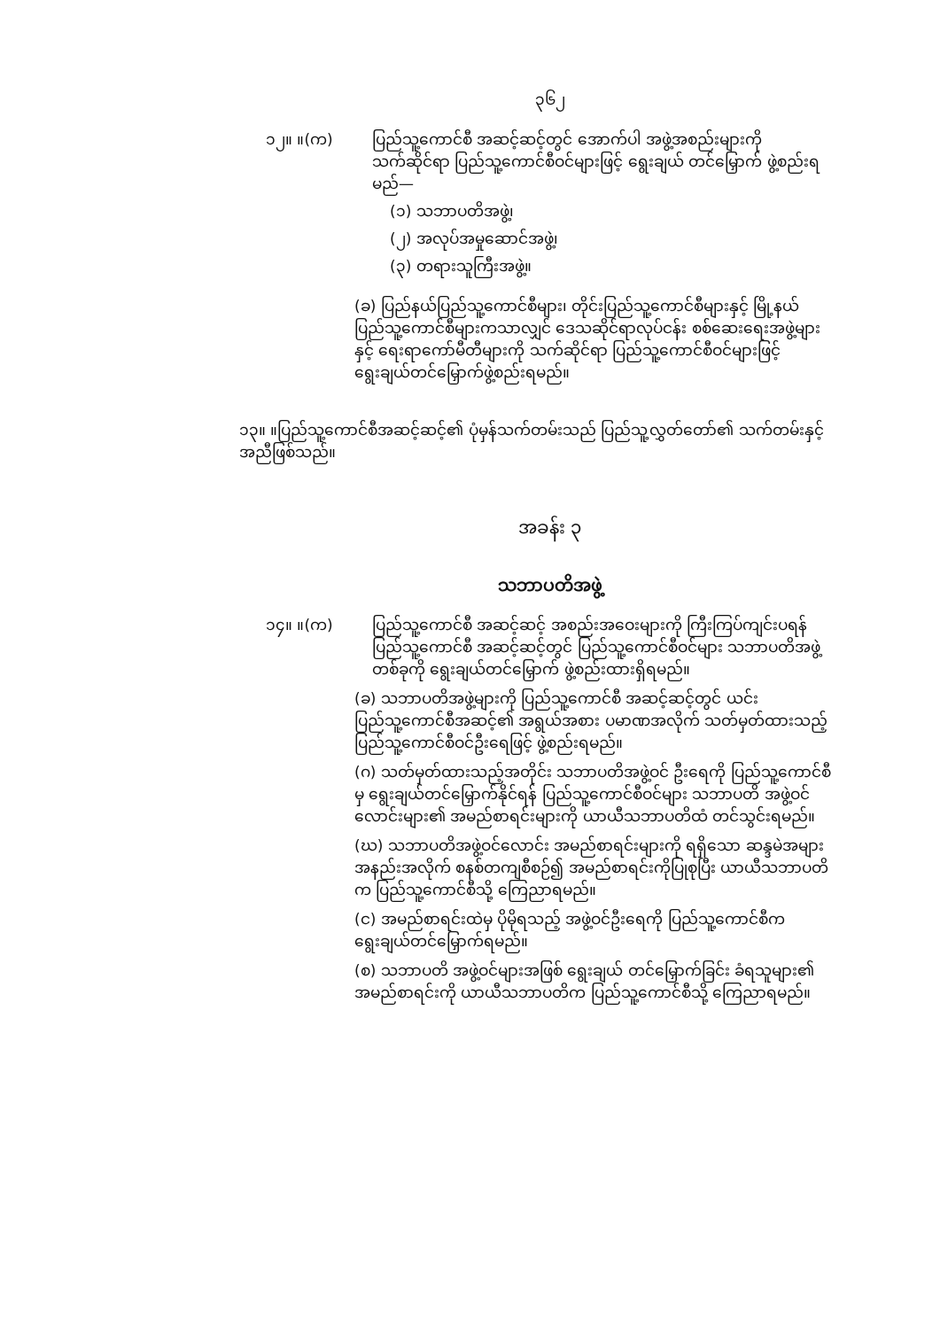၃၆၂
၁၂။ ။(က) ပြည်သူ့ကောင်စီ အဆင့်ဆင့်တွင် အောက်ပါ အဖွဲ့အစည်းများကို သက်ဆိုင်ရာ ပြည်သူ့ကောင်စီဝင်များဖြင့် ရွေးချယ် တင်မြှောက် ဖွဲ့စည်းရမည်—
(၁) သဘာပတိအဖွဲ့၊
(၂) အလုပ်အမှုဆောင်အဖွဲ့၊
(၃) တရားသူကြီးအဖွဲ့။
(ခ) ပြည်နယ်ပြည်သူ့ကောင်စီများ၊ တိုင်းပြည်သူ့ကောင်စီများနှင့် မြို့နယ်ပြည်သူ့ကောင်စီများကသာလျှင် ဒေသဆိုင်ရာလုပ်ငန်း စစ်ဆေးရေးအဖွဲ့များနှင့် ရေးရာကော်မီတီများကို သက်ဆိုင်ရာ ပြည်သူ့ကောင်စီဝင်များဖြင့် ရွေးချယ်တင်မြှောက်ဖွဲ့စည်းရမည်။
၁၃။ ။ပြည်သူ့ကောင်စီအဆင့်ဆင့်၏ ပုံမှန်သက်တမ်းသည် ပြည်သူ့လွှတ်တော်၏ သက်တမ်းနှင့် အညီဖြစ်သည်။
အခန်း ၃
သဘာပတိအဖွဲ့
၁၄။ ။(က) ပြည်သူ့ကောင်စီ အဆင့်ဆင့် အစည်းအဝေးများကို ကြီးကြပ်ကျင်းပရန် ပြည်သူ့ကောင်စီ အဆင့်ဆင့်တွင် ပြည်သူ့ကောင်စီဝင်များ သဘာပတိအဖွဲ့ တစ်ခုကို ရွေးချယ်တင်မြှောက် ဖွဲ့စည်းထားရှိရမည်။
(ခ) သဘာပတိအဖွဲ့များကို ပြည်သူ့ကောင်စီ အဆင့်ဆင့်တွင် ယင်းပြည်သူ့ကောင်စီအဆင့်၏ အရွယ်အစား ပမာဏအလိုက် သတ်မှတ်ထားသည့် ပြည်သူ့ကောင်စီဝင်ဦးရေဖြင့် ဖွဲ့စည်းရမည်။
(ဂ) သတ်မှတ်ထားသည့်အတိုင်း သဘာပတိအဖွဲ့ဝင် ဦးရေကို ပြည်သူ့ကောင်စီမှ ရွေးချယ်တင်မြှောက်နိုင်ရန် ပြည်သူ့ကောင်စီဝင်များ သဘာပတိ အဖွဲ့ဝင်လောင်းများ၏ အမည်စာရင်းများကို ယာယီသဘာပတိထံ တင်သွင်းရမည်။
(ဃ) သဘာပတိအဖွဲ့ဝင်လောင်း အမည်စာရင်းများကို ရရှိသော ဆန္ဒမဲအများအနည်းအလိုက် စနစ်တကျစီစဉ်၍ အမည်စာရင်းကိုပြုစုပြီး ယာယီသဘာပတိက ပြည်သူ့ကောင်စီသို့ ကြေညာရမည်။
(င) အမည်စာရင်းထဲမှ ပိုမိုရသည့် အဖွဲ့ဝင်ဦးရေကို ပြည်သူ့ကောင်စီက ရွေးချယ်တင်မြှောက်ရမည်။
(စ) သဘာပတိ အဖွဲ့ဝင်များအဖြစ် ရွေးချယ် တင်မြှောက်ခြင်း ခံရသူများ၏ အမည်စာရင်းကို ယာယီသဘာပတိက ပြည်သူ့ကောင်စီသို့ ကြေညာရမည်။